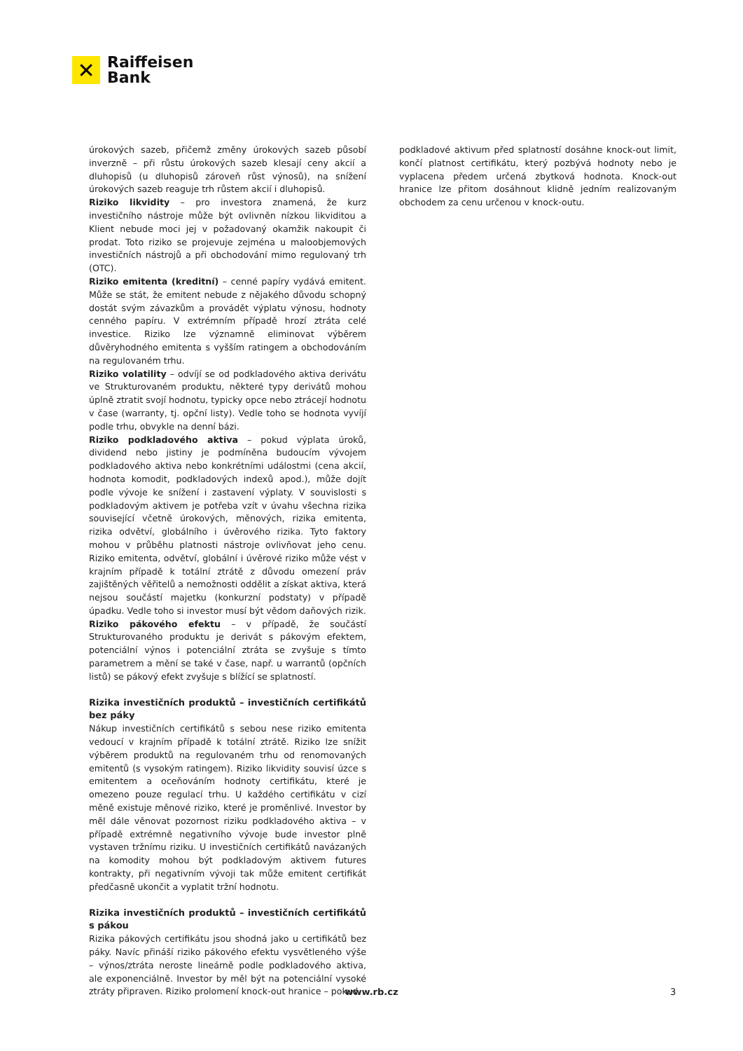✕
Raiffeisen
Bank
úrokových sazeb, přičemž změny úrokových sazeb působí inverzně – při růstu úrokových sazeb klesají ceny akcií a dluhopisů (u dluhopisů zároveň růst výnosů), na snížení úrokových sazeb reaguje trh růstem akcií i dluhopisů.
Riziko likvidity – pro investora znamená, že kurz investičního nástroje může být ovlivněn nízkou likviditou a Klient nebude moci jej v požadovaný okamžik nakoupit či prodat. Toto riziko se projevuje zejména u maloobjemových investičních nástrojů a při obchodování mimo regulovaný trh (OTC).
Riziko emitenta (kreditní) – cenné papíry vydává emitent. Může se stát, že emitent nebude z nějakého důvodu schopný dostát svým závazkům a provádět výplatu výnosu, hodnoty cenného papíru. V extrémním případě hrozí ztráta celé investice. Riziko lze významně eliminovat výběrem důvěryhodného emitenta s vyšším ratingem a obchodováním na regulovaném trhu.
Riziko volatility – odvíjí se od podkladového aktiva derivátu ve Strukturovaném produktu, některé typy derivátů mohou úplně ztratit svojí hodnotu, typicky opce nebo ztrácejí hodnotu v čase (warranty, tj. opční listy). Vedle toho se hodnota vyvíjí podle trhu, obvykle na denní bázi.
Riziko podkladového aktiva – pokud výplata úroků, dividend nebo jistiny je podmíněna budoucím vývojem podkladového aktiva nebo konkrétními událostmi (cena akcií, hodnota komodit, podkladových indexů apod.), může dojít podle vývoje ke snížení i zastavení výplaty. V souvislosti s podkladovým aktivem je potřeba vzít v úvahu všechna rizika související včetně úrokových, měnových, rizika emitenta, rizika odvětví, globálního i úvěrového rizika. Tyto faktory mohou v průběhu platnosti nástroje ovlivňovat jeho cenu. Riziko emitenta, odvětví, globální i úvěrové riziko může vést v krajním případě k totální ztrátě z důvodu omezení práv zajištěných věřitelů a nemožnosti oddělit a získat aktiva, která nejsou součástí majetku (konkurzní podstaty) v případě úpadku. Vedle toho si investor musí být vědom daňových rizik.
Riziko pákového efektu – v případě, že součástí Strukturovaného produktu je derivát s pákovým efektem, potenciální výnos i potenciální ztráta se zvyšuje s tímto parametrem a mění se také v čase, např. u warrantů (opčních listů) se pákový efekt zvyšuje s blížící se splatností.
Rizika investičních produktů – investičních certifikátů bez páky
Nákup investičních certifikátů s sebou nese riziko emitenta vedoucí v krajním případě k totální ztrátě. Riziko lze snížit výběrem produktů na regulovaném trhu od renomovaných emitentů (s vysokým ratingem). Riziko likvidity souvisí úzce s emitentem a oceňováním hodnoty certifikátu, které je omezeno pouze regulací trhu. U každého certifikátu v cizí měně existuje měnové riziko, které je proměnlivé. Investor by měl dále věnovat pozornost riziku podkladového aktiva – v případě extrémně negativního vývoje bude investor plně vystaven tržnímu riziku. U investičních certifikátů navázaných na komodity mohou být podkladovým aktivem futures kontrakty, při negativním vývoji tak může emitent certifikát předčasně ukončit a vyplatit tržní hodnotu.
Rizika investičních produktů – investičních certifikátů s pákou
Rizika pákových certifikátu jsou shodná jako u certifikátů bez páky. Navíc přináší riziko pákového efektu vysvětleného výše – výnos/ztráta neroste lineárně podle podkladového aktiva, ale exponenciálně. Investor by měl být na potenciální vysoké ztráty připraven. Riziko prolomení knock-out hranice – pokud
podkladové aktivum před splatností dosáhne knock-out limit, končí platnost certifikátu, který pozbývá hodnoty nebo je vyplacena předem určená zbytková hodnota. Knock-out hranice lze přitom dosáhnout klidně jedním realizovaným obchodem za cenu určenou v knock-outu.
www.rb.cz 3